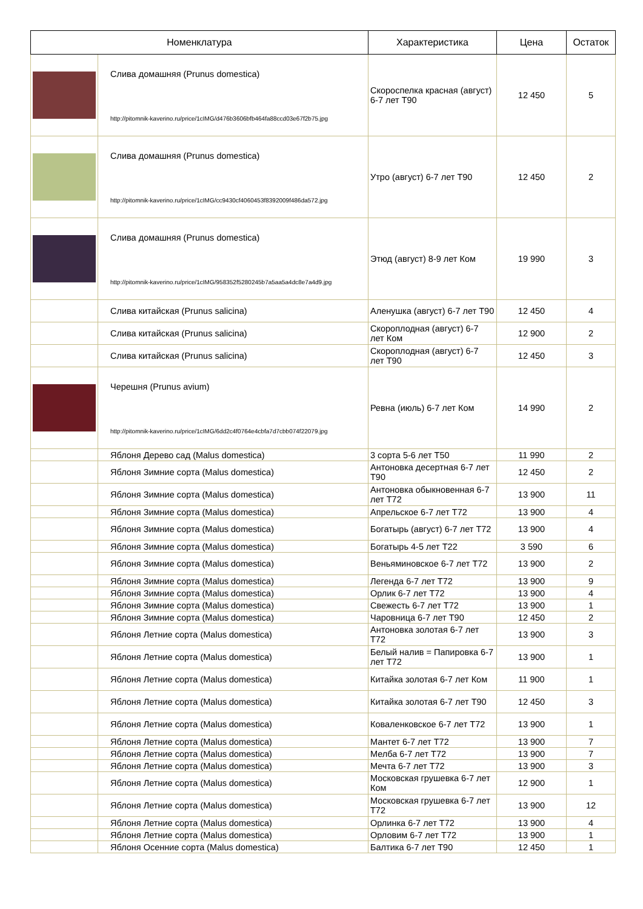| Номенклатура | | Характеристика | Цена | Остаток |
| --- | --- | --- | --- | --- |
| | Слива домашняя (Prunus domestica) http://pitomnik-kaverino.ru/price/1cIMG/d476b3606bfb464fa88ccd03e67f2b75.jpg | Скороспелка красная (август) 6-7 лет Т90 | 12 450 | 5 |
| | Слива домашняя (Prunus domestica) http://pitomnik-kaverino.ru/price/1cIMG/cc9430cf4060453f8392009f486da572.jpg | Утро (август) 6-7 лет Т90 | 12 450 | 2 |
| | Слива домашняя (Prunus domestica) http://pitomnik-kaverino.ru/price/1cIMG/958352f5280245b7a5aa5a4dc8e7a4d9.jpg | Этюд (август) 8-9 лет Ком | 19 990 | 3 |
| | Слива китайская (Prunus salicina) | Аленушка (август) 6-7 лет Т90 | 12 450 | 4 |
| | Слива китайская (Prunus salicina) | Скороплодная (август) 6-7 лет Ком | 12 900 | 2 |
| | Слива китайская (Prunus salicina) | Скороплодная (август) 6-7 лет Т90 | 12 450 | 3 |
| | Черешня (Prunus avium) http://pitomnik-kaverino.ru/price/1cIMG/6dd2c4f0764e4cbfa7d7cbb074f22079.jpg | Ревна (июль) 6-7 лет Ком | 14 990 | 2 |
| | Яблоня Дерево сад (Malus domestica) | 3 сорта 5-6 лет Т50 | 11 990 | 2 |
| | Яблоня Зимние сорта (Malus domestica) | Антоновка десертная 6-7 лет Т90 | 12 450 | 2 |
| | Яблоня Зимние сорта (Malus domestica) | Антоновка обыкновенная 6-7 лет Т72 | 13 900 | 11 |
| | Яблоня Зимние сорта (Malus domestica) | Апрельское 6-7 лет Т72 | 13 900 | 4 |
| | Яблоня Зимние сорта (Malus domestica) | Богатырь (август) 6-7 лет Т72 | 13 900 | 4 |
| | Яблоня Зимние сорта (Malus domestica) | Богатырь 4-5 лет Т22 | 3 590 | 6 |
| | Яблоня Зимние сорта (Malus domestica) | Веньяминовское 6-7 лет Т72 | 13 900 | 2 |
| | Яблоня Зимние сорта (Malus domestica) | Легенда 6-7 лет Т72 | 13 900 | 9 |
| | Яблоня Зимние сорта (Malus domestica) | Орлик 6-7 лет Т72 | 13 900 | 4 |
| | Яблоня Зимние сорта (Malus domestica) | Свежесть 6-7 лет Т72 | 13 900 | 1 |
| | Яблоня Зимние сорта (Malus domestica) | Чаровница 6-7 лет Т90 | 12 450 | 2 |
| | Яблоня Летние сорта (Malus domestica) | Антоновка золотая 6-7 лет Т72 | 13 900 | 3 |
| | Яблоня Летние сорта (Malus domestica) | Белый налив = Папировка 6-7 лет Т72 | 13 900 | 1 |
| | Яблоня Летние сорта (Malus domestica) | Китайка золотая 6-7 лет Ком | 11 900 | 1 |
| | Яблоня Летние сорта (Malus domestica) | Китайка золотая 6-7 лет Т90 | 12 450 | 3 |
| | Яблоня Летние сорта (Malus domestica) | Коваленковское 6-7 лет Т72 | 13 900 | 1 |
| | Яблоня Летние сорта (Malus domestica) | Мантет 6-7 лет Т72 | 13 900 | 7 |
| | Яблоня Летние сорта (Malus domestica) | Мелба 6-7 лет Т72 | 13 900 | 7 |
| | Яблоня Летние сорта (Malus domestica) | Мечта 6-7 лет Т72 | 13 900 | 3 |
| | Яблоня Летние сорта (Malus domestica) | Московская грушевка 6-7 лет Ком | 12 900 | 1 |
| | Яблоня Летние сорта (Malus domestica) | Московская грушевка 6-7 лет Т72 | 13 900 | 12 |
| | Яблоня Летние сорта (Malus domestica) | Орлинка 6-7 лет Т72 | 13 900 | 4 |
| | Яблоня Летние сорта (Malus domestica) | Орловим 6-7 лет Т72 | 13 900 | 1 |
| | Яблоня Осенние сорта (Malus domestica) | Балтика 6-7 лет Т90 | 12 450 | 1 |